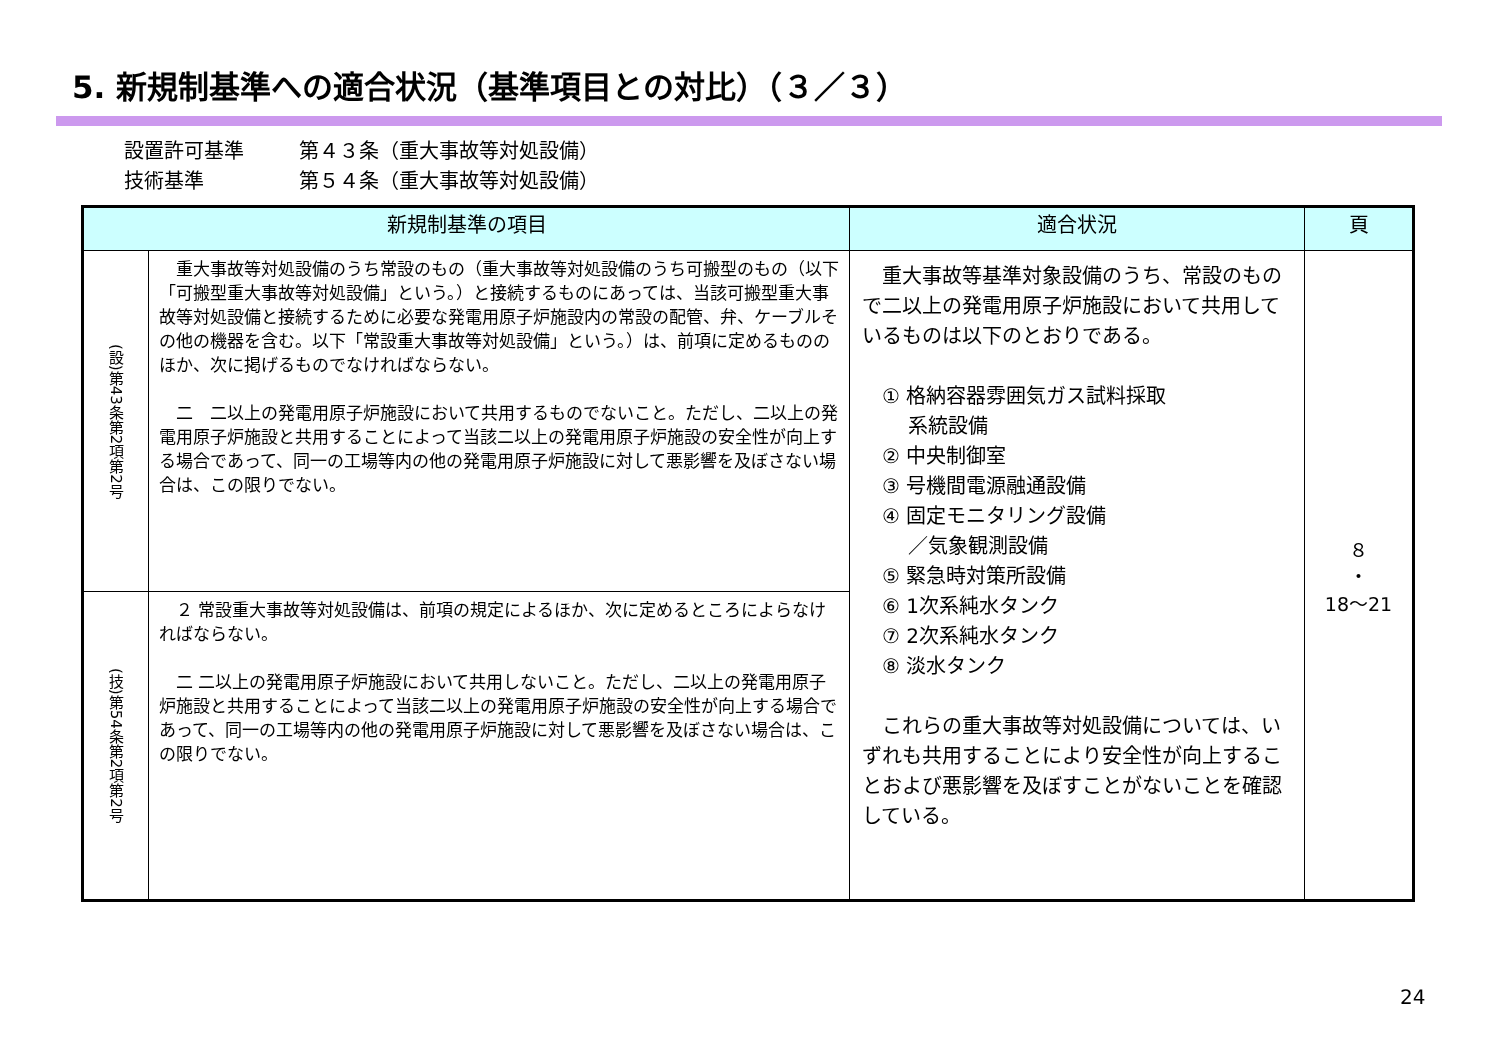5. 新規制基準への適合状況（基準項目との対比）（３／３）
設置許可基準 第４３条（重大事故等対処設備）
技術基準 第５４条（重大事故等対処設備）
| 新規制基準の項目 | | 適合状況 | 頁 |
| --- | --- | --- | --- |
| (設)第43条第2項第2号 | 重大事故等対処設備のうち常設のもの（重大事故等対処設備のうち可搬型のもの（以下「可搬型重大事故等対処設備」という。）と接続するものにあっては、当該可搬型重大事故等対処設備と接続するために必要な発電用原子炉施設内の常設の配管、弁、ケーブルその他の機器を含む。以下「常設重大事故等対処設備」という。）は、前項に定めるもののほか、次に掲げるものでなければならない。 二 二以上の発電用原子炉施設において共用するものでないこと。ただし、二以上の発電用原子炉施設と共用することによって当該二以上の発電用原子炉施設の安全性が向上する場合であって、同一の工場等内の他の発電用原子炉施設に対して悪影響を及ぼさない場合は、この限りでない。 | 重大事故等基準対象設備のうち、常設のもので二以上の発電用原子炉施設において共用しているものは以下のとおりである。 ① 格納容器雰囲気ガス試料採取 系統設備 ② 中央制御室 ③ 号機間電源融通設備 ④ 固定モニタリング設備 ／気象観測設備 ⑤ 緊急時対策所設備 ⑥ 1次系純水タンク ⑦ 2次系純水タンク ⑧ 淡水タンク これらの重大事故等対処設備については、いずれも共用することにより安全性が向上することおよび悪影響を及ぼすことがないことを確認している。 | ８ ・ 18～21 |
| (技)第54条第2項第2号 | ２ 常設重大事故等対処設備は、前項の規定によるほか、次に定めるところによらなければならない。 二 二以上の発電用原子炉施設において共用しないこと。ただし、二以上の発電用原子炉施設と共用することによって当該二以上の発電用原子炉施設の安全性が向上する場合であって、同一の工場等内の他の発電用原子炉施設に対して悪影響を及ぼさない場合は、この限りでない。 | | |
24